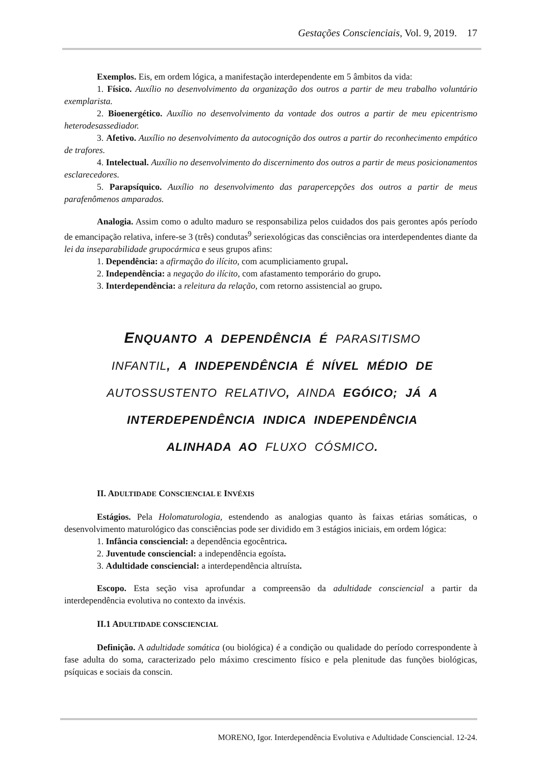Gestações Conscienciais, Vol. 9, 2019. 17
Exemplos. Eis, em ordem lógica, a manifestação interdependente em 5 âmbitos da vida:
1. Físico. Auxílio no desenvolvimento da organização dos outros a partir de meu trabalho voluntário exemplarista.
2. Bioenergético. Auxílio no desenvolvimento da vontade dos outros a partir de meu epicentrismo heterodesassediador.
3. Afetivo. Auxílio no desenvolvimento da autocognição dos outros a partir do reconhecimento empático de trafores.
4. Intelectual. Auxílio no desenvolvimento do discernimento dos outros a partir de meus posicionamentos esclarecedores.
5. Parapsíquico. Auxílio no desenvolvimento das parapercepções dos outros a partir de meus parafenômenos amparados.
Analogia. Assim como o adulto maduro se responsabiliza pelos cuidados dos pais gerontes após período de emancipação relativa, infere-se 3 (três) condutas<sup>9</sup> seriexológicas das consciências ora interdependentes diante da lei da inseparabilidade grupocármica e seus grupos afins:
1. Dependência: a afirmação do ilícito, com acumpliciamento grupal.
2. Independência: a negação do ilícito, com afastamento temporário do grupo.
3. Interdependência: a releitura da relação, com retorno assistencial ao grupo.
ENQUANTO A DEPENDÊNCIA É PARASITISMO INFANTIL, A INDEPENDÊNCIA É NÍVEL MÉDIO DE AUTOSSUSTENTO RELATIVO, AINDA EGÓICO; JÁ A INTERDEPENDÊNCIA INDICA INDEPENDÊNCIA ALINHADA AO FLUXO CÓSMICO.
II. ADULTIDADE CONSCIENCIAL E INVÉXIS
Estágios. Pela Holomaturologia, estendendo as analogias quanto às faixas etárias somáticas, o desenvolvimento maturológico das consciências pode ser dividido em 3 estágios iniciais, em ordem lógica:
1. Infância consciencial: a dependência egocêntrica.
2. Juventude consciencial: a independência egoísta.
3. Adultidade consciencial: a interdependência altruísta.
Escopo. Esta seção visa aprofundar a compreensão da adultidade consciencial a partir da interdependência evolutiva no contexto da invéxis.
II.1 ADULTIDADE CONSCIENCIAL
Definição. A adultidade somática (ou biológica) é a condição ou qualidade do período correspondente à fase adulta do soma, caracterizado pelo máximo crescimento físico e pela plenitude das funções biológicas, psíquicas e sociais da conscin.
MORENO, Igor. Interdependência Evolutiva e Adultidade Consciencial. 12-24.